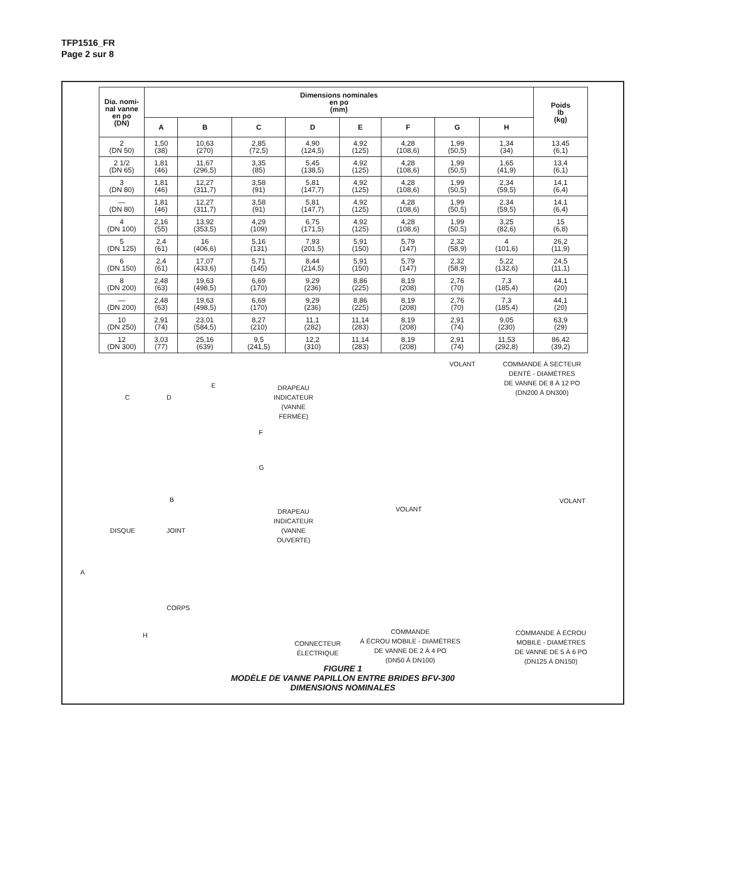TFP1516_FR
Page 2 sur 8
| Dia. nomi- nal vanne en po (DN) | Dimensions nominales en po (mm) | | | | | | | | Poids lb (kg) |
| --- | --- | --- | --- | --- | --- | --- | --- | --- | --- |
| | A | B | C | D | E | F | G | H | |
| 2 (DN 50) | 1,50 (38) | 10,63 (270) | 2,85 (72,5) | 4,90 (124,5) | 4,92 (125) | 4,28 (108,6) | 1,99 (50,5) | 1,34 (34) | 13,45 (6,1) |
| 2 1/2 (DN 65) | 1,81 (46) | 11,67 (296,5) | 3,35 (85) | 5,45 (138,5) | 4,92 (125) | 4,28 (108,6) | 1,99 (50,5) | 1,65 (41,9) | 13,4 (6,1) |
| 3 (DN 80) | 1,81 (46) | 12,27 (311,7) | 3,58 (91) | 5,81 (147,7) | 4,92 (125) | 4,28 (108,6) | 1,99 (50,5) | 2,34 (59,5) | 14,1 (6,4) |
| — (DN 80) | 1,81 (46) | 12,27 (311,7) | 3,58 (91) | 5,81 (147,7) | 4,92 (125) | 4,28 (108,6) | 1,99 (50,5) | 2,34 (59,5) | 14,1 (6,4) |
| 4 (DN 100) | 2,16 (55) | 13,92 (353,5) | 4,29 (109) | 6,75 (171,5) | 4,92 (125) | 4,28 (108,6) | 1,99 (50,5) | 3,25 (82,6) | 15 (6,8) |
| 5 (DN 125) | 2,4 (61) | 16 (406,6) | 5,16 (131) | 7,93 (201,5) | 5,91 (150) | 5,79 (147) | 2,32 (58,9) | 4 (101,6) | 26,2 (11,9) |
| 6 (DN 150) | 2,4 (61) | 17,07 (433,6) | 5,71 (145) | 8,44 (214,5) | 5,91 (150) | 5,79 (147) | 2,32 (58,9) | 5,22 (132,6) | 24,5 (11,1) |
| 8 (DN 200) | 2,48 (63) | 19,63 (498,5) | 6,69 (170) | 9,29 (236) | 8,86 (225) | 8,19 (208) | 2,76 (70) | 7,3 (185,4) | 44,1 (20) |
| — (DN 200) | 2,48 (63) | 19,63 (498,5) | 6,69 (170) | 9,29 (236) | 8,86 (225) | 8,19 (208) | 2,76 (70) | 7,3 (185,4) | 44,1 (20) |
| 10 (DN 250) | 2,91 (74) | 23,01 (584,5) | 8,27 (210) | 11,1 (282) | 11,14 (283) | 8,19 (208) | 2,91 (74) | 9,05 (230) | 63,9 (29) |
| 12 (DN 300) | 3,03 (77) | 25,16 (639) | 9,5 (241,5) | 12,2 (310) | 11,14 (283) | 8,19 (208) | 2,91 (74) | 11,53 (292,8) | 86,42 (39,2) |
VOLANT
COMMANDE À SECTEUR
DENTÉ - DIAMÈTRES
DE VANNE DE 8 À 12 PO
(DN200 À DN300)
E
C D
DRAPEAU
INDICATEUR
(VANNE
FERMÉE)
F
G
B
DRAPEAU
INDICATEUR
(VANNE
OUVERTE)
VOLANT
VOLANT
DISQUE JOINT
A
CORPS
H
CONNECTEUR
ÉLECTRIQUE
COMMANDE
À ÉCROU MOBILE - DIAMÈTRES
DE VANNE DE 2 À 4 PO
(DN50 À DN100)
COMMANDE À ÉCROU
MOBILE - DIAMÈTRES
DE VANNE DE 5 À 6 PO
(DN125 À DN150)
FIGURE 1
MODÈLE DE VANNE PAPILLON ENTRE BRIDES BFV-300
DIMENSIONS NOMINALES